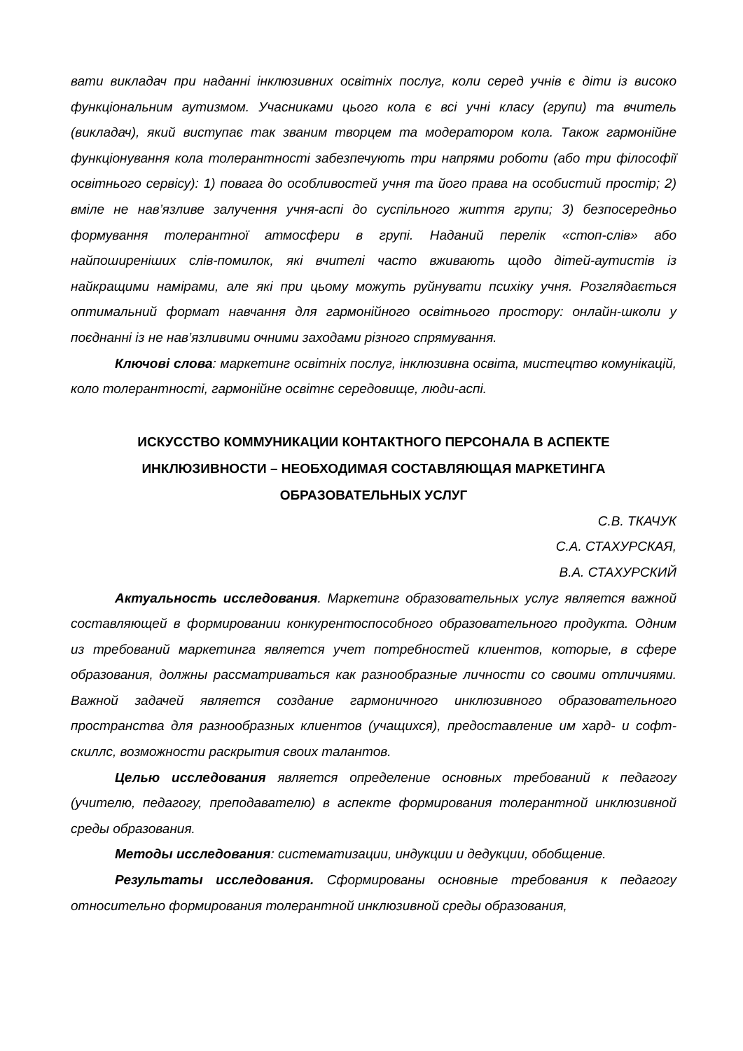вати викладач при наданні інклюзивних освітніх послуг, коли серед учнів є діти із високо функціональним аутизмом. Учасниками цього кола є всі учні класу (групи) та вчитель (викладач), який виступає так званим творцем та модератором кола. Також гармонійне функціонування кола толерантності забезпечують три напрями роботи (або три філософії освітнього сервісу): 1) повага до особливостей учня та його права на особистий простір; 2) вміле не нав’язливе залучення учня-аспі до суспільного життя групи; 3) безпосередньо формування толерантної атмосфери в групі. Наданий перелік «стоп-слів» або найпоширеніших слів-помилок, які вчителі часто вживають щодо дітей-аутистів із найкращими намірами, але які при цьому можуть руйнувати психіку учня. Розглядається оптимальний формат навчання для гармонійного освітнього простору: онлайн-школи у поєднанні із не нав’язливими очними заходами різного спрямування.
Ключові слова: маркетинг освітніх послуг, інклюзивна освіта, мистецтво комунікацій, коло толерантності, гармонійне освітнє середовище, люди-аспі.
ИСКУССТВО КОММУНИКАЦИИ КОНТАКТНОГО ПЕРСОНАЛА В АСПЕКТЕ
ИНКЛЮЗИВНОСТИ – НЕОБХОДИМАЯ СОСТАВЛЯЮЩАЯ МАРКЕТИНГА
ОБРАЗОВАТЕЛЬНЫХ УСЛУГ
С.В. ТКАЧУК
С.А. СТАХУРСКАЯ,
В.А. СТАХУРСКИЙ
Актуальность исследования. Маркетинг образовательных услуг является важной составляющей в формировании конкурентоспособного образовательного продукта. Одним из требований маркетинга является учет потребностей клиентов, которые, в сфере образования, должны рассматриваться как разнообразные личности со своими отличиями. Важной задачей является создание гармоничного инклюзивного образовательного пространства для разнообразных клиентов (учащихся), предоставление им хард- и софт-скиллс, возможности раскрытия своих талантов.
Целью исследования является определение основных требований к педагогу (учителю, педагогу, преподавателю) в аспекте формирования толерантной инклюзивной среды образования.
Методы исследования: систематизации, индукции и дедукции, обобщение.
Результаты исследования. Сформированы основные требования к педагогу относительно формирования толерантной инклюзивной среды образования,